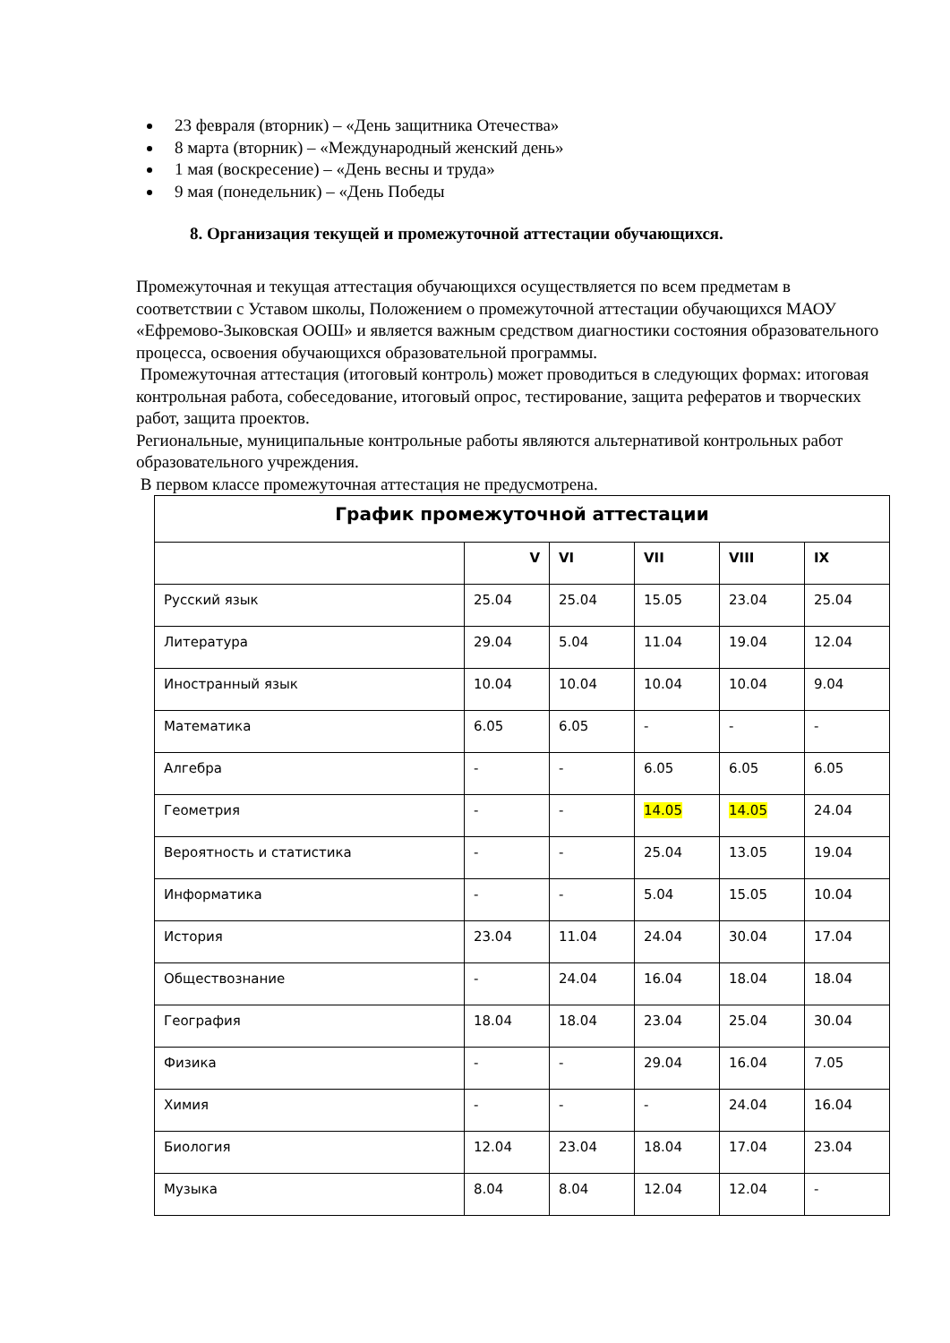23 февраля (вторник) – «День защитника Отечества»
8 марта (вторник) – «Международный женский день»
1 мая (воскресение) – «День весны и труда»
9 мая (понедельник) – «День Победы
8. Организация текущей и промежуточной аттестации обучающихся.
Промежуточная и текущая аттестация обучающихся осуществляется по всем предметам в соответствии с Уставом школы, Положением о промежуточной аттестации обучающихся МАОУ «Ефремово-Зыковская ООШ» и является важным средством диагностики состояния образовательного процесса, освоения обучающихся образовательной программы.
Промежуточная аттестация (итоговый контроль) может проводиться в следующих формах: итоговая контрольная работа, собеседование, итоговый опрос, тестирование, защита рефератов и творческих работ, защита проектов.
Региональные, муниципальные контрольные работы являются альтернативой контрольных работ образовательного учреждения.
В первом классе промежуточная аттестация не предусмотрена.
| График промежуточной аттестации | | | | | |
| --- | --- | --- | --- | --- | --- |
| | V | VI | VII | VIII | IX |
| Русский язык | 25.04 | 25.04 | 15.05 | 23.04 | 25.04 |
| Литература | 29.04 | 5.04 | 11.04 | 19.04 | 12.04 |
| Иностранный язык | 10.04 | 10.04 | 10.04 | 10.04 | 9.04 |
| Математика | 6.05 | 6.05 | - | - | - |
| Алгебра | - | - | 6.05 | 6.05 | 6.05 |
| Геометрия | - | - | 14.05 | 14.05 | 24.04 |
| Вероятность и статистика | - | - | 25.04 | 13.05 | 19.04 |
| Информатика | - | - | 5.04 | 15.05 | 10.04 |
| История | 23.04 | 11.04 | 24.04 | 30.04 | 17.04 |
| Обществознание | - | 24.04 | 16.04 | 18.04 | 18.04 |
| География | 18.04 | 18.04 | 23.04 | 25.04 | 30.04 |
| Физика | - | - | 29.04 | 16.04 | 7.05 |
| Химия | - | - | - | 24.04 | 16.04 |
| Биология | 12.04 | 23.04 | 18.04 | 17.04 | 23.04 |
| Музыка | 8.04 | 8.04 | 12.04 | 12.04 | - |